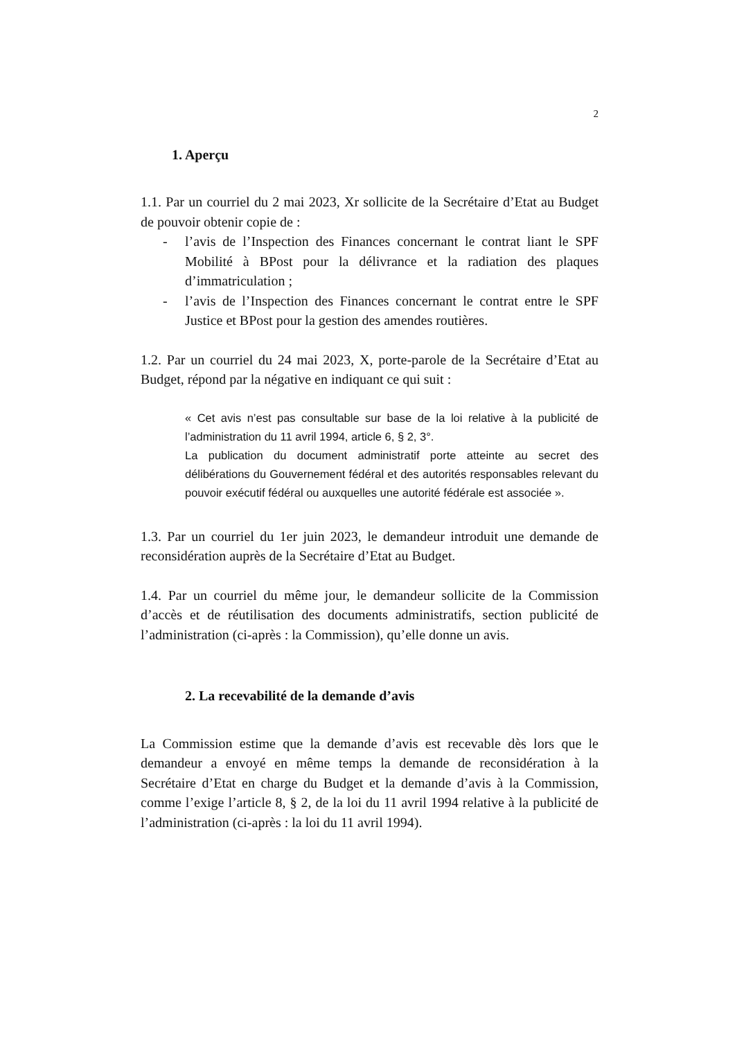2
1. Aperçu
1.1. Par un courriel du 2 mai 2023, Xr sollicite de la Secrétaire d’Etat au Budget de pouvoir obtenir copie de :
- l’avis de l’Inspection des Finances concernant le contrat liant le SPF Mobilité à BPost pour la délivrance et la radiation des plaques d’immatriculation ;
- l’avis de l’Inspection des Finances concernant le contrat entre le SPF Justice et BPost pour la gestion des amendes routières.
1.2. Par un courriel du 24 mai 2023, X, porte-parole de la Secrétaire d’Etat au Budget, répond par la négative en indiquant ce qui suit :
« Cet avis n’est pas consultable sur base de la loi relative à la publicité de l’administration du 11 avril 1994, article 6, § 2, 3°.
La publication du document administratif porte atteinte au secret des délibérations du Gouvernement fédéral et des autorités responsables relevant du pouvoir exécutif fédéral ou auxquelles une autorité fédérale est associée ».
1.3. Par un courriel du 1er juin 2023, le demandeur introduit une demande de reconsidération auprès de la Secrétaire d’Etat au Budget.
1.4. Par un courriel du même jour, le demandeur sollicite de la Commission d’accès et de réutilisation des documents administratifs, section publicité de l’administration (ci-après : la Commission), qu’elle donne un avis.
2. La recevabilité de la demande d’avis
La Commission estime que la demande d’avis est recevable dès lors que le demandeur a envoyé en même temps la demande de reconsidération à la Secrétaire d’Etat en charge du Budget et la demande d’avis à la Commission, comme l’exige l’article 8, § 2, de la loi du 11 avril 1994 relative à la publicité de l’administration (ci-après : la loi du 11 avril 1994).